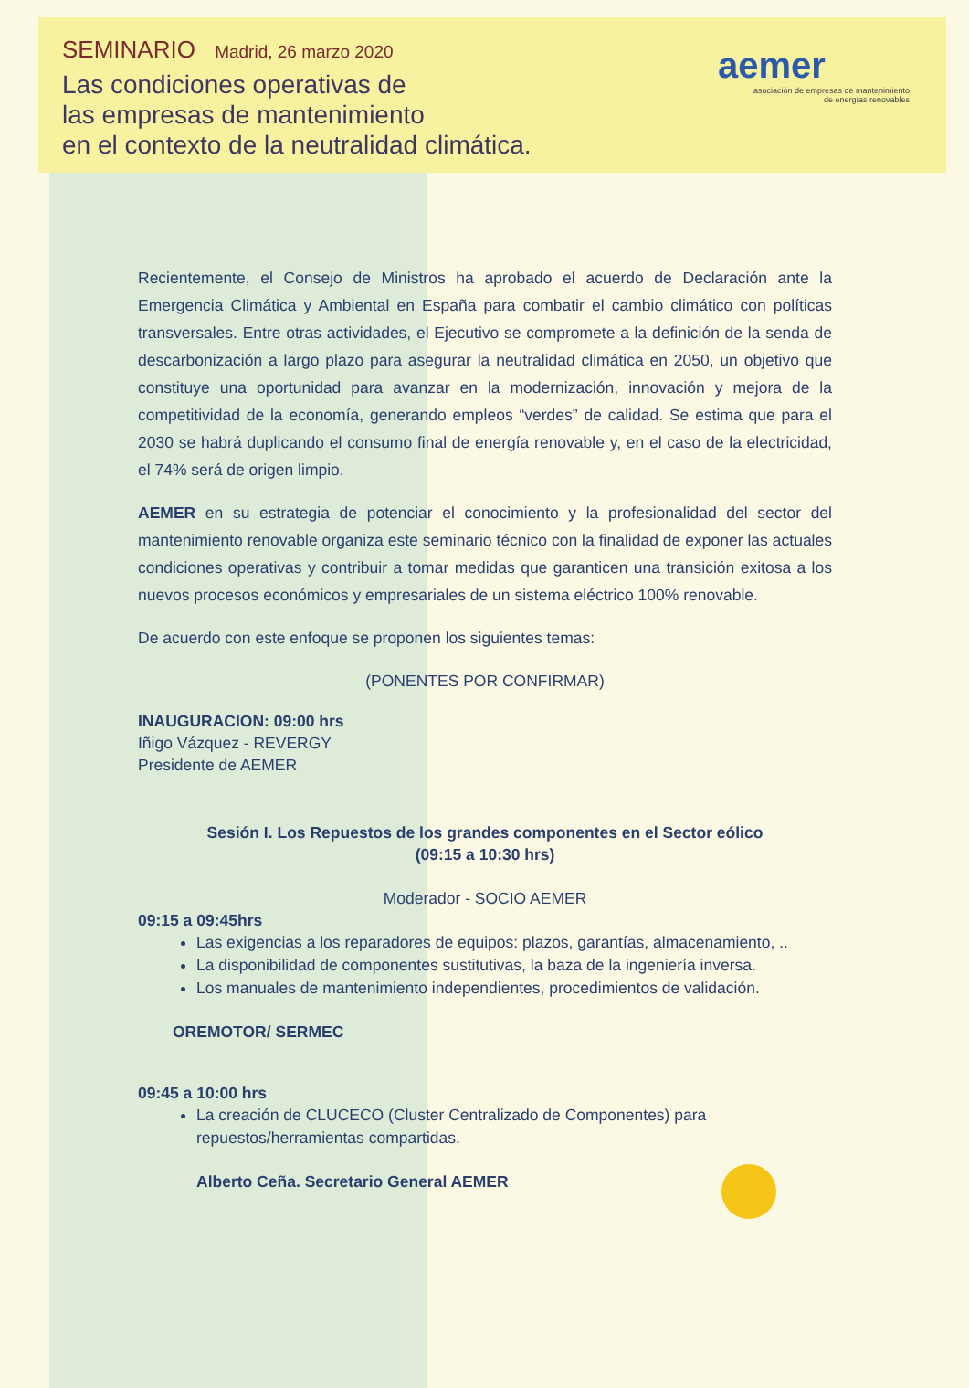SEMINARIO Madrid, 26 marzo 2020
Las condiciones operativas de
las empresas de mantenimiento
en el contexto de la neutralidad climática.
aemer
asociación de empresas de mantenimiento
de energías renovables
Recientemente, el Consejo de Ministros ha aprobado el acuerdo de Declaración ante la Emergencia Climática y Ambiental en España para combatir el cambio climático con políticas transversales. Entre otras actividades, el Ejecutivo se compromete a la definición de la senda de descarbonización a largo plazo para asegurar la neutralidad climática en 2050, un objetivo que constituye una oportunidad para avanzar en la modernización, innovación y mejora de la competitividad de la economía, generando empleos “verdes” de calidad. Se estima que para el 2030 se habrá duplicando el consumo final de energía renovable y, en el caso de la electricidad, el 74% será de origen limpio.
AEMER en su estrategia de potenciar el conocimiento y la profesionalidad del sector del mantenimiento renovable organiza este seminario técnico con la finalidad de exponer las actuales condiciones operativas y contribuir a tomar medidas que garanticen una transición exitosa a los nuevos procesos económicos y empresariales de un sistema eléctrico 100% renovable.
De acuerdo con este enfoque se proponen los siguientes temas:
(PONENTES POR CONFIRMAR)
INAUGURACION: 09:00 hrs
Iñigo Vázquez - REVERGY
Presidente de AEMER
Sesión I. Los Repuestos de los grandes componentes en el Sector eólico
(09:15 a 10:30 hrs)
Moderador - SOCIO AEMER
09:15 a 09:45hrs
Las exigencias a los reparadores de equipos: plazos, garantías, almacenamiento, ..
La disponibilidad de componentes sustitutivas, la baza de la ingeniería inversa.
Los manuales de mantenimiento independientes, procedimientos de validación.
OREMOTOR/ SERMEC
09:45 a 10:00 hrs
La creación de CLUCECO (Cluster Centralizado de Componentes) para repuestos/herramientas compartidas.
Alberto Ceña. Secretario General AEMER